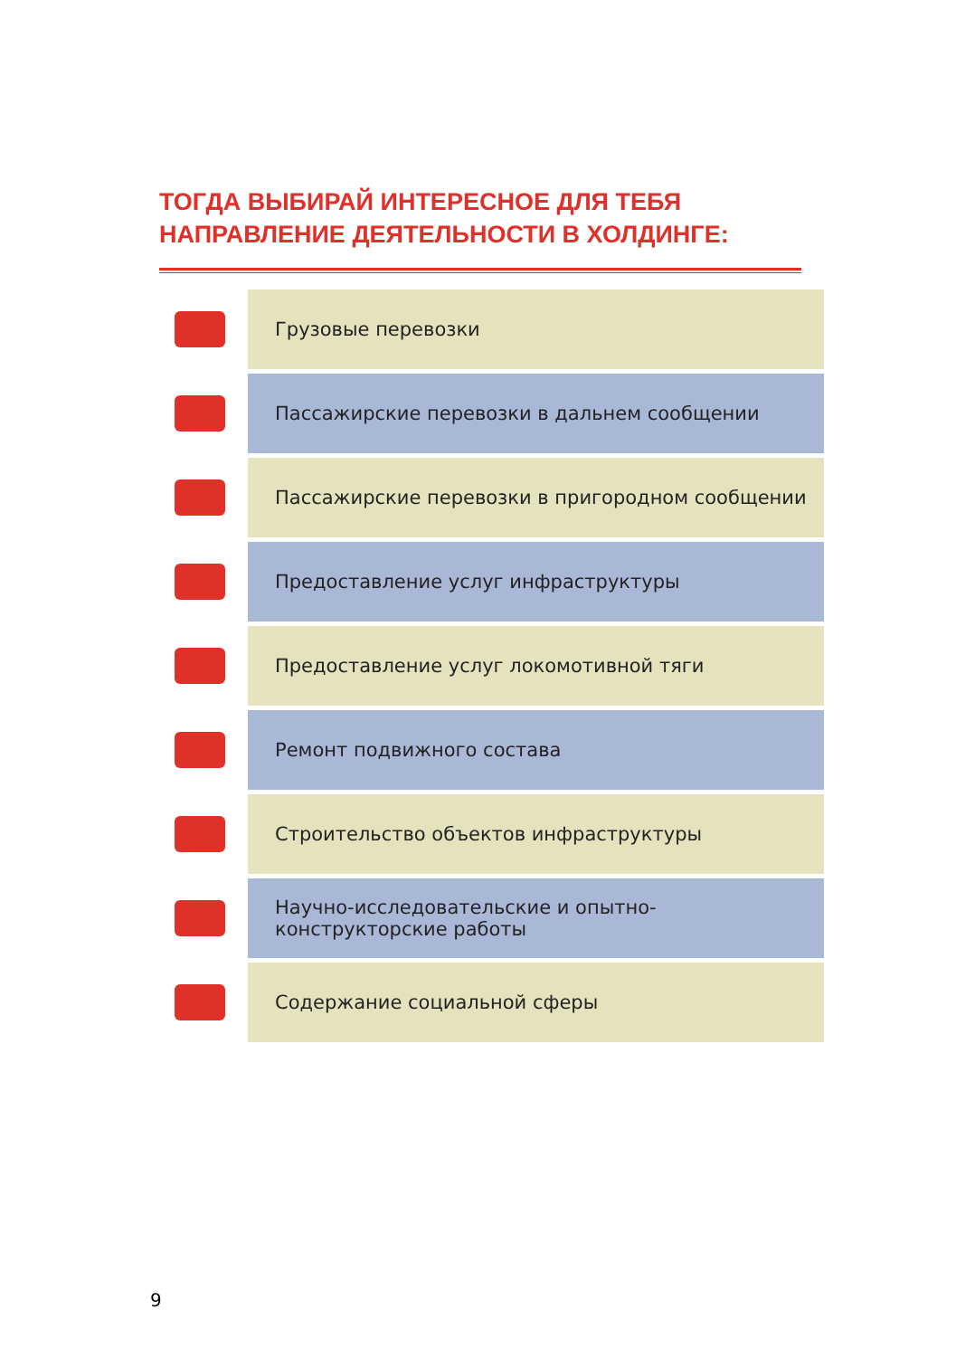ТОГДА ВЫБИРАЙ ИНТЕРЕСНОЕ ДЛЯ ТЕБЯ
НАПРАВЛЕНИЕ ДЕЯТЕЛЬНОСТИ В ХОЛДИНГЕ:
Грузовые перевозки
Пассажирские перевозки в дальнем сообщении
Пассажирские перевозки в пригородном сообщении
Предоставление услуг инфраструктуры
Предоставление услуг локомотивной тяги
Ремонт подвижного состава
Строительство объектов инфраструктуры
Научно-исследовательские и опытно-
конструкторские работы
Содержание социальной сферы
9